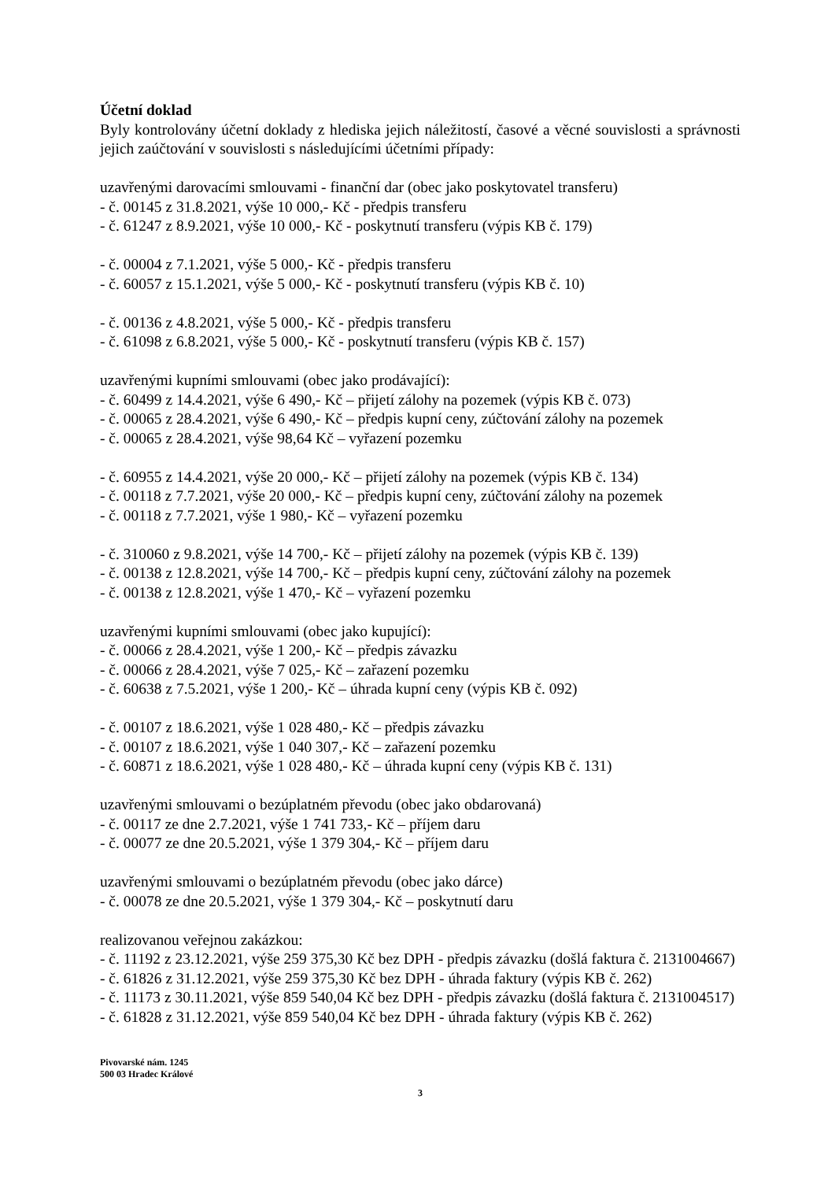Účetní doklad
Byly kontrolovány účetní doklady z hlediska jejich náležitostí, časové a věcné souvislosti a správnosti jejich zaúčtování v souvislosti s následujícími účetními případy:
uzavřenými darovacími smlouvami - finanční dar (obec jako poskytovatel transferu)
- č. 00145 z 31.8.2021, výše 10 000,- Kč - předpis transferu
- č. 61247 z 8.9.2021, výše 10 000,- Kč - poskytnutí transferu (výpis KB č. 179)
- č. 00004 z 7.1.2021, výše 5 000,- Kč - předpis transferu
- č. 60057 z 15.1.2021, výše 5 000,- Kč - poskytnutí transferu (výpis KB č. 10)
- č. 00136 z 4.8.2021, výše 5 000,- Kč - předpis transferu
- č. 61098 z 6.8.2021, výše 5 000,- Kč - poskytnutí transferu (výpis KB č. 157)
uzavřenými kupními smlouvami (obec jako prodávající):
- č. 60499 z 14.4.2021, výše 6 490,- Kč – přijetí zálohy na pozemek (výpis KB č. 073)
- č. 00065 z 28.4.2021, výše 6 490,- Kč – předpis kupní ceny, zúčtování zálohy na pozemek
- č. 00065 z 28.4.2021, výše 98,64 Kč – vyřazení pozemku
- č. 60955 z 14.4.2021, výše 20 000,- Kč – přijetí zálohy na pozemek (výpis KB č. 134)
- č. 00118 z 7.7.2021, výše 20 000,- Kč – předpis kupní ceny, zúčtování zálohy na pozemek
- č. 00118 z 7.7.2021, výše 1 980,- Kč – vyřazení pozemku
- č. 310060 z 9.8.2021, výše 14 700,- Kč – přijetí zálohy na pozemek (výpis KB č. 139)
- č. 00138 z 12.8.2021, výše 14 700,- Kč – předpis kupní ceny, zúčtování zálohy na pozemek
- č. 00138 z 12.8.2021, výše 1 470,- Kč – vyřazení pozemku
uzavřenými kupními smlouvami (obec jako kupující):
- č. 00066 z 28.4.2021, výše 1 200,- Kč – předpis závazku
- č. 00066 z 28.4.2021, výše 7 025,- Kč – zařazení pozemku
- č. 60638 z 7.5.2021, výše 1 200,- Kč – úhrada kupní ceny (výpis KB č. 092)
- č. 00107 z 18.6.2021, výše 1 028 480,- Kč – předpis závazku
- č. 00107 z 18.6.2021, výše 1 040 307,- Kč – zařazení pozemku
- č. 60871 z 18.6.2021, výše 1 028 480,- Kč – úhrada kupní ceny (výpis KB č. 131)
uzavřenými smlouvami o bezúplatném převodu (obec jako obdarovaná)
- č. 00117 ze dne 2.7.2021, výše 1 741 733,- Kč – příjem daru
- č. 00077 ze dne 20.5.2021, výše 1 379 304,- Kč – příjem daru
uzavřenými smlouvami o bezúplatném převodu (obec jako dárce)
- č. 00078 ze dne 20.5.2021, výše 1 379 304,- Kč – poskytnutí daru
realizovanou veřejnou zakázkou:
- č. 11192 z 23.12.2021, výše 259 375,30 Kč bez DPH - předpis závazku (došlá faktura č. 2131004667)
- č. 61826 z 31.12.2021, výše 259 375,30 Kč bez DPH - úhrada faktury (výpis KB č. 262)
- č. 11173 z 30.11.2021, výše 859 540,04 Kč bez DPH - předpis závazku (došlá faktura č. 2131004517)
- č. 61828 z 31.12.2021, výše 859 540,04 Kč bez DPH - úhrada faktury (výpis KB č. 262)
Pivovarské nám. 1245
500 03 Hradec Králové
3